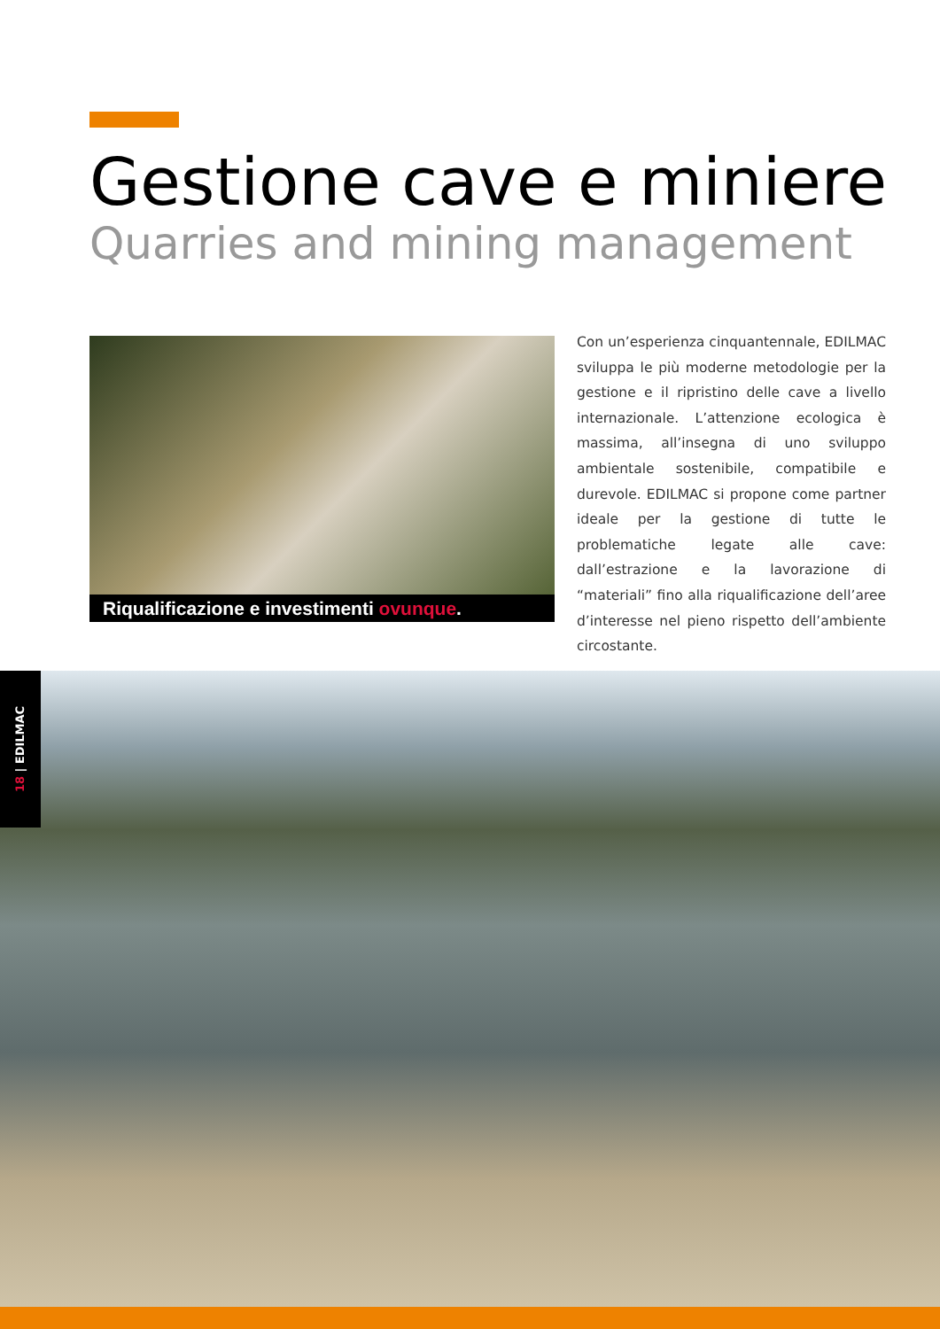Gestione cave e miniere
Quarries and mining management
Riqualificazione e investimenti ovunque.
Con un’esperienza cinquantennale, EDILMAC sviluppa le più moderne metodologie per la gestione e il ripristino delle cave a livello internazionale. L’attenzione ecologica è massima, all’insegna di uno sviluppo ambientale sostenibile, compatibile e durevole. EDILMAC si propone come partner ideale per la gestione di tutte le problematiche legate alle cave: dall’estrazione e la lavorazione di “materiali” fino alla riqualificazione dell’aree d’interesse nel pieno rispetto dell’ambiente circostante.
18 | EDILMAC